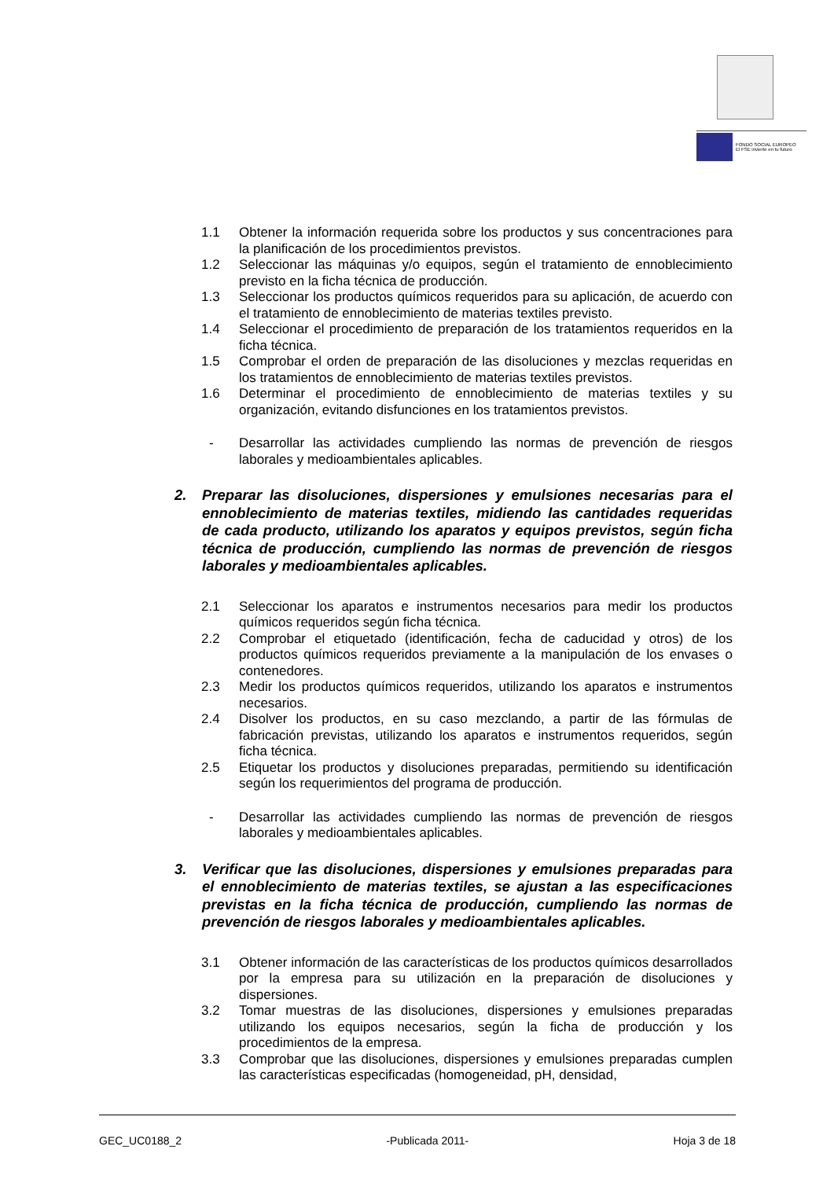FONDO SOCIAL EUROPEO
El FSE invierte en tu futuro
1.1 Obtener la información requerida sobre los productos y sus concentraciones para la planificación de los procedimientos previstos.
1.2 Seleccionar las máquinas y/o equipos, según el tratamiento de ennoblecimiento previsto en la ficha técnica de producción.
1.3 Seleccionar los productos químicos requeridos para su aplicación, de acuerdo con el tratamiento de ennoblecimiento de materias textiles previsto.
1.4 Seleccionar el procedimiento de preparación de los tratamientos requeridos en la ficha técnica.
1.5 Comprobar el orden de preparación de las disoluciones y mezclas requeridas en los tratamientos de ennoblecimiento de materias textiles previstos.
1.6 Determinar el procedimiento de ennoblecimiento de materias textiles y su organización, evitando disfunciones en los tratamientos previstos.
- Desarrollar las actividades cumpliendo las normas de prevención de riesgos laborales y medioambientales aplicables.
2. Preparar las disoluciones, dispersiones y emulsiones necesarias para el ennoblecimiento de materias textiles, midiendo las cantidades requeridas de cada producto, utilizando los aparatos y equipos previstos, según ficha técnica de producción, cumpliendo las normas de prevención de riesgos laborales y medioambientales aplicables.
2.1 Seleccionar los aparatos e instrumentos necesarios para medir los productos químicos requeridos según ficha técnica.
2.2 Comprobar el etiquetado (identificación, fecha de caducidad y otros) de los productos químicos requeridos previamente a la manipulación de los envases o contenedores.
2.3 Medir los productos químicos requeridos, utilizando los aparatos e instrumentos necesarios.
2.4 Disolver los productos, en su caso mezclando, a partir de las fórmulas de fabricación previstas, utilizando los aparatos e instrumentos requeridos, según ficha técnica.
2.5 Etiquetar los productos y disoluciones preparadas, permitiendo su identificación según los requerimientos del programa de producción.
- Desarrollar las actividades cumpliendo las normas de prevención de riesgos laborales y medioambientales aplicables.
3. Verificar que las disoluciones, dispersiones y emulsiones preparadas para el ennoblecimiento de materias textiles, se ajustan a las especificaciones previstas en la ficha técnica de producción, cumpliendo las normas de prevención de riesgos laborales y medioambientales aplicables.
3.1 Obtener información de las características de los productos químicos desarrollados por la empresa para su utilización en la preparación de disoluciones y dispersiones.
3.2 Tomar muestras de las disoluciones, dispersiones y emulsiones preparadas utilizando los equipos necesarios, según la ficha de producción y los procedimientos de la empresa.
3.3 Comprobar que las disoluciones, dispersiones y emulsiones preparadas cumplen las características especificadas (homogeneidad, pH, densidad,
GEC_UC0188_2 -Publicada 2011- Hoja 3 de 18